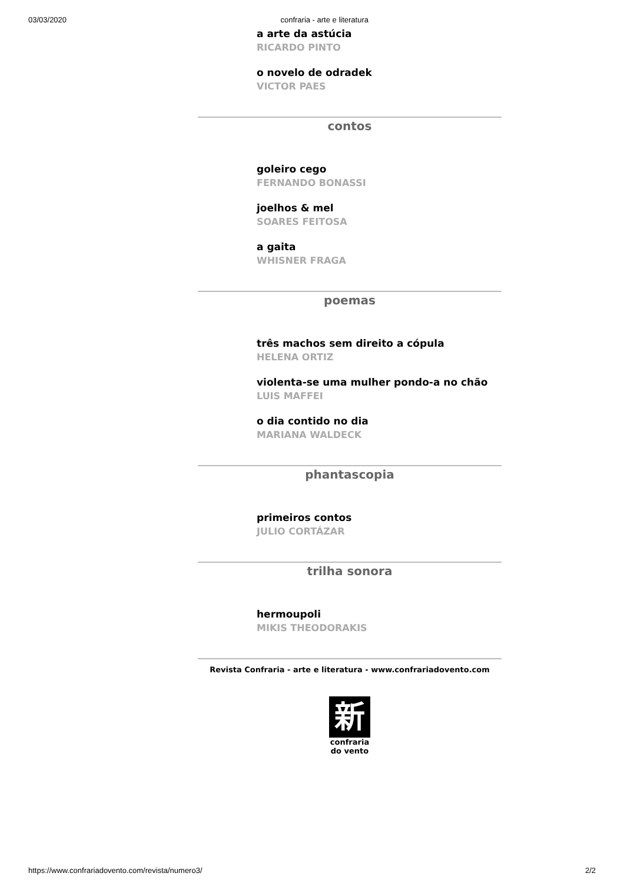03/03/2020 confraria - arte e literatura
a arte da astúcia
RICARDO PINTO
o novelo de odradek
VICTOR PAES
contos
goleiro cego
FERNANDO BONASSI
joelhos & mel
SOARES FEITOSA
a gaita
WHISNER FRAGA
poemas
três machos sem direito a cópula
HELENA ORTIZ
violenta-se uma mulher pondo-a no chão
LUIS MAFFEI
o dia contido no dia
MARIANA WALDECK
phantascopia
primeiros contos
JULIO CORTÁZAR
trilha sonora
hermoupoli
MIKIS THEODORAKIS
Revista Confraria - arte e literatura - www.confrariadovento.com
新
confraria
do vento
https://www.confrariadovento.com/revista/numero3/ 2/2